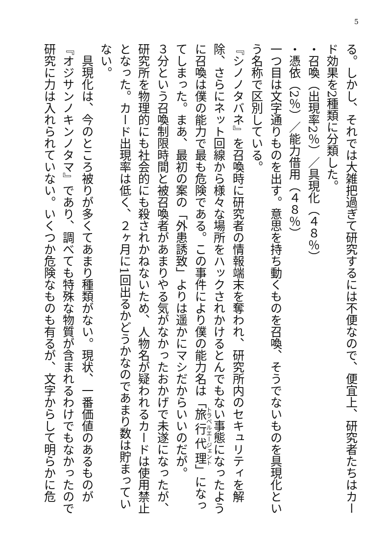5
る。しかし、それでは大雑把過ぎて研究するには不便なので、便宜上、研究者たちはカード効果を2種類に分類した。
・召喚（出現率2％）／具現化（４８％）
・憑依（2％）／能力借用（４８％）
一つ目は文字通りものを出す。意思を持ち動くものを召喚、そうでないものを具現化という名称で区別している。
『シノノタバネ』を召喚時に研究者の情報端末を奪われ、研究所内のセキュリティを解除、さらにネット回線から様々な場所をハックされかけるとんでもない事態になったように召喚は僕の能力で最も危険である。この事件により僕の能力名は「旅行代理」になってしまった。まあ、最初の案の「外患誘致」よりは遥かにマシだからいいのだが。
３分という召喚制限時間と被召喚者があまりやる気がなかったおかげで未遂になったが、研究所を物理的にも社会的にも殺されかねないため、人物名が疑われるカードは使用禁止となった。カード出現率は低く、２ヶ月に1回出るかどうかなのであまり数は貯まっていない。
　具現化は、今のところ被りが多くてあまり種類がない。現状、一番価値のあるものが『オジサンノキンノタマ』であり、調べても特殊な物質が含まれるわけでもなかったので研究に力は入れられていない。いくつか危険なものも有るが、文字からして明らかに危